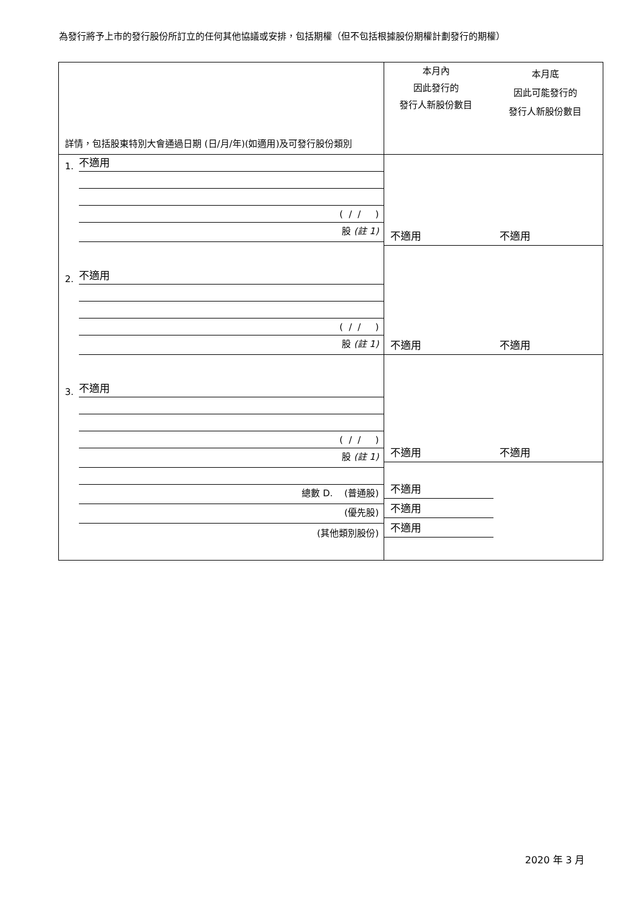為發行將予上市的發行股份所訂立的任何其他協議或安排，包括期權（但不包括根據股份期權計劃發行的期權）
| 詳情，包括股東特別大會通過日期 (日/月/年)(如適用)及可發行股份類別 | 本月內 因此發行的 發行人新股份數目 本月底 因此可能發行的 發行人新股份數目 |
| 1. 不適用 ( / / ) 股 (註 1) 2. 不適用 ( / / ) 股 (註 1) 3. 不適用 ( / / ) 股 (註 1) 總數 D. (普通股) (優先股) (其他類別股份) | 不適用 不適用 不適用 不適用 不適用 不適用 不適用 不適用 不適用 |
2020 年 3 月